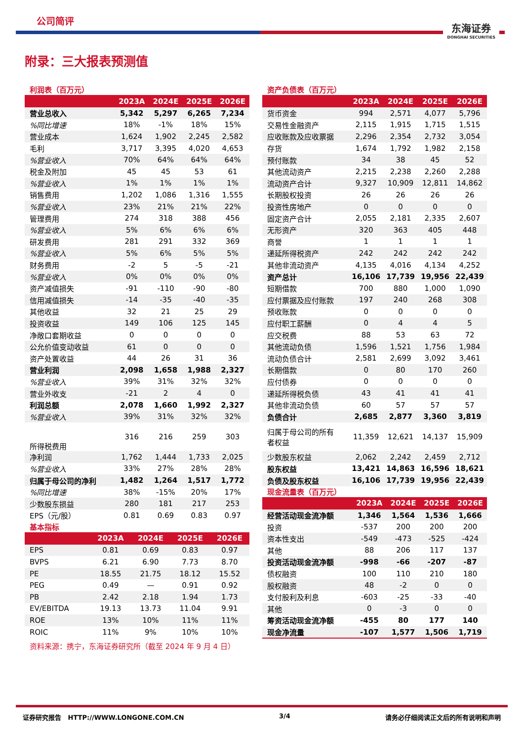公司简评
东海证券
DONGHAI SECURITIES
附录：三大报表预测值
利润表（百万元）
| | 2023A | 2024E | 2025E | 2026E |
| --- | --- | --- | --- | --- |
| 营业总收入 | 5,342 | 5,297 | 6,265 | 7,234 |
| %同比增速 | 18% | -1% | 18% | 15% |
| 营业成本 | 1,624 | 1,902 | 2,245 | 2,582 |
| 毛利 | 3,717 | 3,395 | 4,020 | 4,653 |
| %营业收入 | 70% | 64% | 64% | 64% |
| 税金及附加 | 45 | 45 | 53 | 61 |
| %营业收入 | 1% | 1% | 1% | 1% |
| 销售费用 | 1,202 | 1,086 | 1,316 | 1,555 |
| %营业收入 | 23% | 21% | 21% | 22% |
| 管理费用 | 274 | 318 | 388 | 456 |
| %营业收入 | 5% | 6% | 6% | 6% |
| 研发费用 | 281 | 291 | 332 | 369 |
| %营业收入 | 5% | 6% | 5% | 5% |
| 财务费用 | -2 | 5 | -5 | -21 |
| %营业收入 | 0% | 0% | 0% | 0% |
| 资产减值损失 | -91 | -110 | -90 | -80 |
| 信用减值损失 | -14 | -35 | -40 | -35 |
| 其他收益 | 32 | 21 | 25 | 29 |
| 投资收益 | 149 | 106 | 125 | 145 |
| 净敞口套期收益 | 0 | 0 | 0 | 0 |
| 公允价值变动收益 | 61 | 0 | 0 | 0 |
| 资产处置收益 | 44 | 26 | 31 | 36 |
| 营业利润 | 2,098 | 1,658 | 1,988 | 2,327 |
| %营业收入 | 39% | 31% | 32% | 32% |
| 营业外收支 | -21 | 2 | 4 | 0 |
| 利润总额 | 2,078 | 1,660 | 1,992 | 2,327 |
| %营业收入 | 39% | 31% | 32% | 32% |
| 所得税费用 | 316 | 216 | 259 | 303 |
| 净利润 | 1,762 | 1,444 | 1,733 | 2,025 |
| %营业收入 | 33% | 27% | 28% | 28% |
| 归属于母公司的净利 | 1,482 | 1,264 | 1,517 | 1,772 |
| %同比增速 | 38% | -15% | 20% | 17% |
| 少数股东损益 | 280 | 181 | 217 | 253 |
| EPS（元/股） | 0.81 | 0.69 | 0.83 | 0.97 |
基本指标
| | 2023A | 2024E | 2025E | 2026E |
| --- | --- | --- | --- | --- |
| EPS | 0.81 | 0.69 | 0.83 | 0.97 |
| BVPS | 6.21 | 6.90 | 7.73 | 8.70 |
| PE | 18.55 | 21.75 | 18.12 | 15.52 |
| PEG | 0.49 | — | 0.91 | 0.92 |
| PB | 2.42 | 2.18 | 1.94 | 1.73 |
| EV/EBITDA | 19.13 | 13.73 | 11.04 | 9.91 |
| ROE | 13% | 10% | 11% | 11% |
| ROIC | 11% | 9% | 10% | 10% |
资产负债表（百万元）
| | 2023A | 2024E | 2025E | 2026E |
| --- | --- | --- | --- | --- |
| 货币资金 | 994 | 2,571 | 4,077 | 5,796 |
| 交易性金融资产 | 2,115 | 1,915 | 1,715 | 1,515 |
| 应收账款及应收票据 | 2,296 | 2,354 | 2,732 | 3,054 |
| 存货 | 1,674 | 1,792 | 1,982 | 2,158 |
| 预付账款 | 34 | 38 | 45 | 52 |
| 其他流动资产 | 2,215 | 2,238 | 2,260 | 2,288 |
| 流动资产合计 | 9,327 | 10,909 | 12,811 | 14,862 |
| 长期股权投资 | 26 | 26 | 26 | 26 |
| 投资性房地产 | 0 | 0 | 0 | 0 |
| 固定资产合计 | 2,055 | 2,181 | 2,335 | 2,607 |
| 无形资产 | 320 | 363 | 405 | 448 |
| 商誉 | 1 | 1 | 1 | 1 |
| 递延所得税资产 | 242 | 242 | 242 | 242 |
| 其他非流动资产 | 4,135 | 4,016 | 4,134 | 4,252 |
| 资产总计 | 16,106 | 17,739 | 19,956 | 22,439 |
| 短期借款 | 700 | 880 | 1,000 | 1,090 |
| 应付票据及应付账款 | 197 | 240 | 268 | 308 |
| 预收账款 | 0 | 0 | 0 | 0 |
| 应付职工薪酬 | 0 | 4 | 4 | 5 |
| 应交税费 | 88 | 53 | 63 | 72 |
| 其他流动负债 | 1,596 | 1,521 | 1,756 | 1,984 |
| 流动负债合计 | 2,581 | 2,699 | 3,092 | 3,461 |
| 长期借款 | 0 | 80 | 170 | 260 |
| 应付债券 | 0 | 0 | 0 | 0 |
| 递延所得税负债 | 43 | 41 | 41 | 41 |
| 其他非流动负债 | 60 | 57 | 57 | 57 |
| 负债合计 | 2,685 | 2,877 | 3,360 | 3,819 |
| 归属于母公司的所有 者权益 | 11,359 | 12,621 | 14,137 | 15,909 |
| 少数股东权益 | 2,062 | 2,242 | 2,459 | 2,712 |
| 股东权益 | 13,421 | 14,863 | 16,596 | 18,621 |
| 负债及股东权益 | 16,106 | 17,739 | 19,956 | 22,439 |
现金流量表（百万元）
| | 2023A | 2024E | 2025E | 2026E |
| --- | --- | --- | --- | --- |
| 经营活动现金流净额 | 1,346 | 1,564 | 1,536 | 1,666 |
| 投资 | -537 | 200 | 200 | 200 |
| 资本性支出 | -549 | -473 | -525 | -424 |
| 其他 | 88 | 206 | 117 | 137 |
| 投资活动现金流净额 | -998 | -66 | -207 | -87 |
| 债权融资 | 100 | 110 | 210 | 180 |
| 股权融资 | 48 | -2 | 0 | 0 |
| 支付股利及利息 | -603 | -25 | -33 | -40 |
| 其他 | 0 | -3 | 0 | 0 |
| 筹资活动现金流净额 | -455 | 80 | 177 | 140 |
| 现金净流量 | -107 | 1,577 | 1,506 | 1,719 |
资料来源：携宁，东海证券研究所（截至 2024 年 9 月 4 日）
证券研究报告 HTTP://WWW.LONGONE.COM.CN 3/4 请务必仔细阅读正文后的所有说明和声明